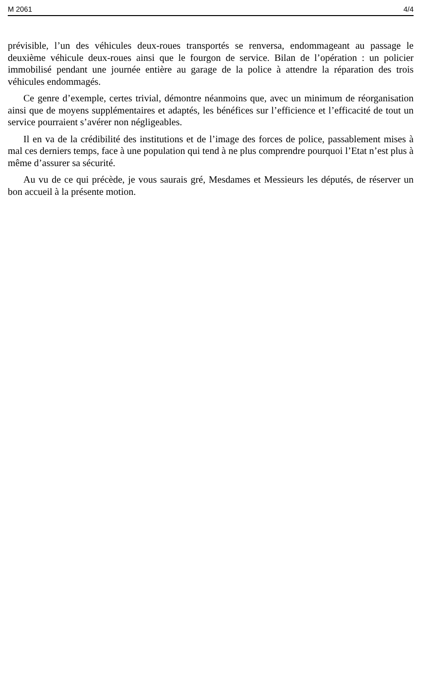M 2061 4/4
prévisible, l’un des véhicules deux-roues transportés se renversa, endommageant au passage le deuxième véhicule deux-roues ainsi que le fourgon de service. Bilan de l’opération : un policier immobilisé pendant une journée entière au garage de la police à attendre la réparation des trois véhicules endommagés.
Ce genre d’exemple, certes trivial, démontre néanmoins que, avec un minimum de réorganisation ainsi que de moyens supplémentaires et adaptés, les bénéfices sur l’efficience et l’efficacité de tout un service pourraient s’avérer non négligeables.
Il en va de la crédibilité des institutions et de l’image des forces de police, passablement mises à mal ces derniers temps, face à une population qui tend à ne plus comprendre pourquoi l’Etat n’est plus à même d’assurer sa sécurité.
Au vu de ce qui précède, je vous saurais gré, Mesdames et Messieurs les députés, de réserver un bon accueil à la présente motion.